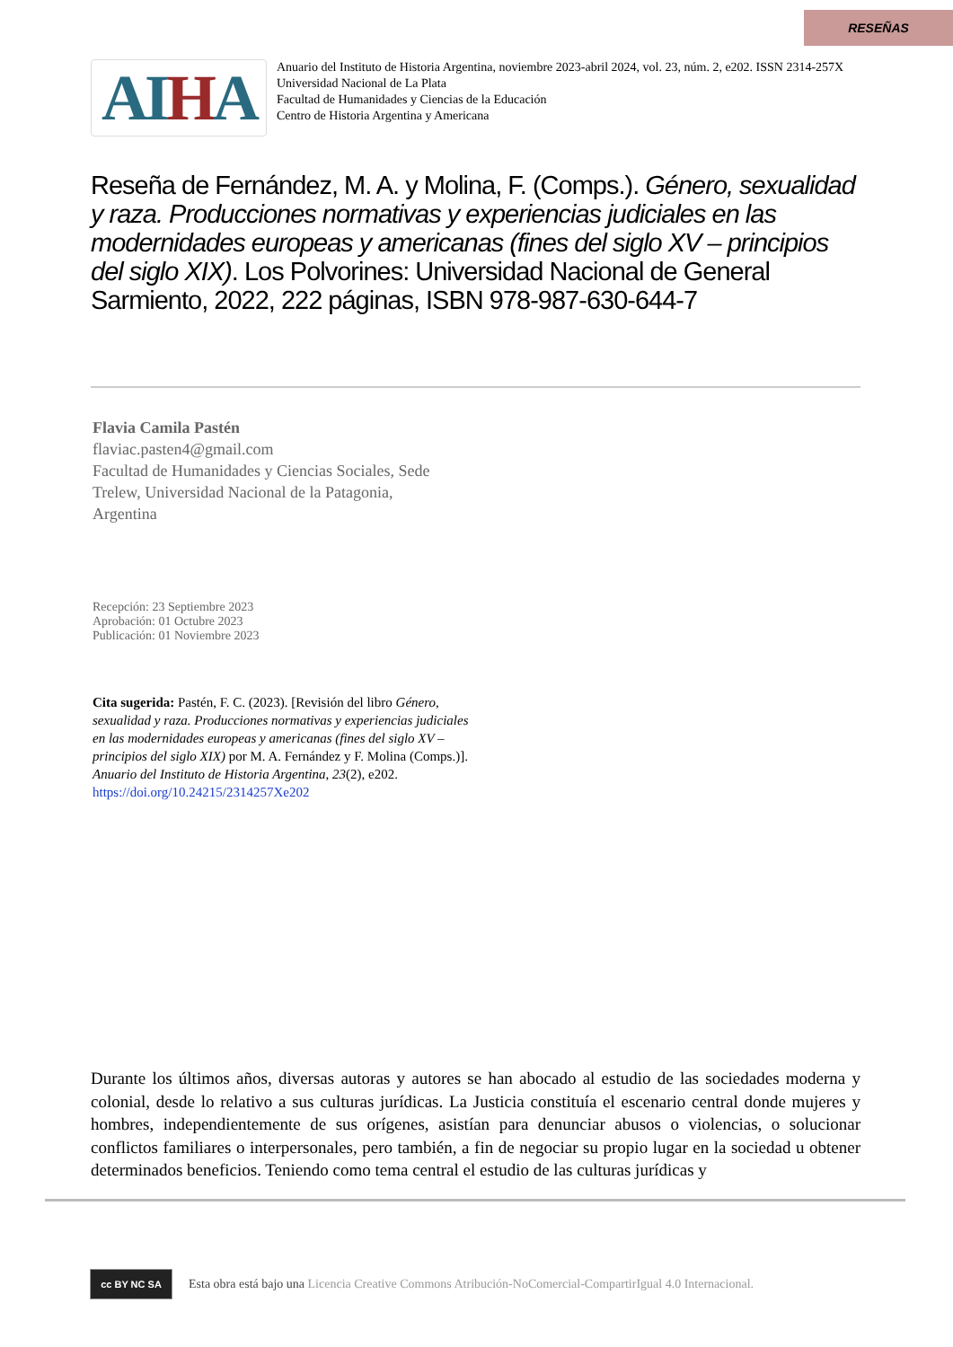RESEÑAS
AIHA
Anuario del Instituto de Historia Argentina, noviembre 2023-abril 2024, vol. 23, núm. 2, e202. ISSN 2314-257X
Universidad Nacional de La Plata
Facultad de Humanidades y Ciencias de la Educación
Centro de Historia Argentina y Americana
Reseña de Fernández, M. A. y Molina, F. (Comps.). Género, sexualidad y raza. Producciones normativas y experiencias judiciales en las modernidades europeas y americanas (fines del siglo XV – principios del siglo XIX). Los Polvorines: Universidad Nacional de General Sarmiento, 2022, 222 páginas, ISBN 978-987-630-644-7
Flavia Camila Pastén
flaviac.pasten4@gmail.com
Facultad de Humanidades y Ciencias Sociales, Sede Trelew, Universidad Nacional de la Patagonia, Argentina
Recepción: 23 Septiembre 2023
Aprobación: 01 Octubre 2023
Publicación: 01 Noviembre 2023
Cita sugerida: Pastén, F. C. (2023). [Revisión del libro Género, sexualidad y raza. Producciones normativas y experiencias judiciales en las modernidades europeas y americanas (fines del siglo XV – principios del siglo XIX) por M. A. Fernández y F. Molina (Comps.)]. Anuario del Instituto de Historia Argentina, 23(2), e202. https://doi.org/10.24215/2314257Xe202
Durante los últimos años, diversas autoras y autores se han abocado al estudio de las sociedades moderna y colonial, desde lo relativo a sus culturas jurídicas. La Justicia constituía el escenario central donde mujeres y hombres, independientemente de sus orígenes, asistían para denunciar abusos o violencias, o solucionar conflictos familiares o interpersonales, pero también, a fin de negociar su propio lugar en la sociedad u obtener determinados beneficios. Teniendo como tema central el estudio de las culturas jurídicas y
cc BY NC SA
Esta obra está bajo una Licencia Creative Commons Atribución-NoComercial-CompartirIgual 4.0 Internacional.